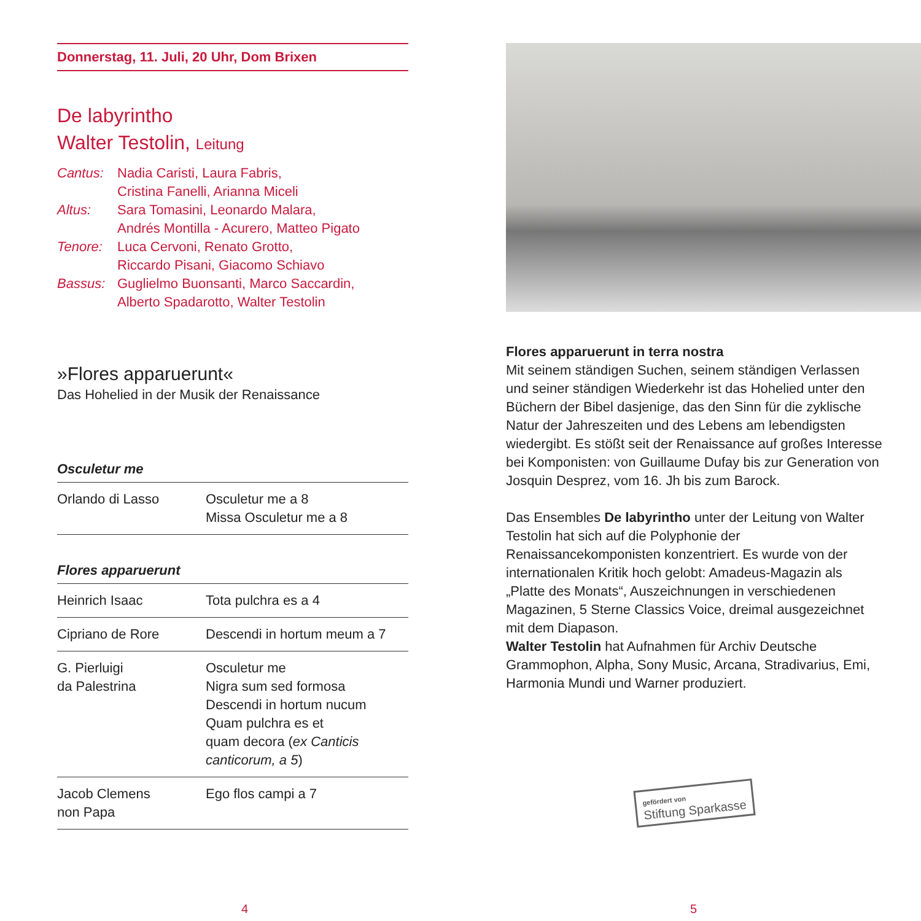Donnerstag, 11. Juli, 20 Uhr, Dom Brixen
De labyrintho
Walter Testolin, Leitung
| Cantus: | Nadia Caristi, Laura Fabris, Cristina Fanelli, Arianna Miceli |
| Altus: | Sara Tomasini, Leonardo Malara, Andrés Montilla - Acurero, Matteo Pigato |
| Tenore: | Luca Cervoni, Renato Grotto, Riccardo Pisani, Giacomo Schiavo |
| Bassus: | Guglielmo Buonsanti, Marco Saccardin, Alberto Spadarotto, Walter Testolin |
»Flores apparuerunt«
Das Hohelied in der Musik der Renaissance
Osculetur me
| Orlando di Lasso | Osculetur me a 8 Missa Osculetur me a 8 |
Flores apparuerunt
| Heinrich Isaac | Tota pulchra es a 4 |
| Cipriano de Rore | Descendi in hortum meum a 7 |
| G. Pierluigi da Palestrina | Osculetur me Nigra sum sed formosa Descendi in hortum nucum Quam pulchra es et quam decora ( ex Canticis canticorum, a 5 ) |
| Jacob Clemens non Papa | Ego flos campi a 7 |
4
Flores apparuerunt in terra nostra
Mit seinem ständigen Suchen, seinem ständigen Verlassen und seiner ständigen Wiederkehr ist das Hohelied unter den Büchern der Bibel dasjenige, das den Sinn für die zyklische Natur der Jahreszeiten und des Lebens am lebendigsten wiedergibt. Es stößt seit der Renaissance auf großes Interesse bei Komponisten: von Guillaume Dufay bis zur Generation von Josquin Desprez, vom 16. Jh bis zum Barock.
Das Ensembles De labyrintho unter der Leitung von Walter Testolin hat sich auf die Polyphonie der Renaissancekomponisten konzentriert. Es wurde von der internationalen Kritik hoch gelobt: Amadeus-Magazin als „Platte des Monats“, Auszeichnungen in verschiedenen Magazinen, 5 Sterne Classics Voice, dreimal ausgezeichnet mit dem Diapason.
Walter Testolin hat Aufnahmen für Archiv Deutsche Grammophon, Alpha, Sony Music, Arcana, Stradivarius, Emi, Harmonia Mundi und Warner produziert.
gefördert von
Stiftung Sparkasse
5